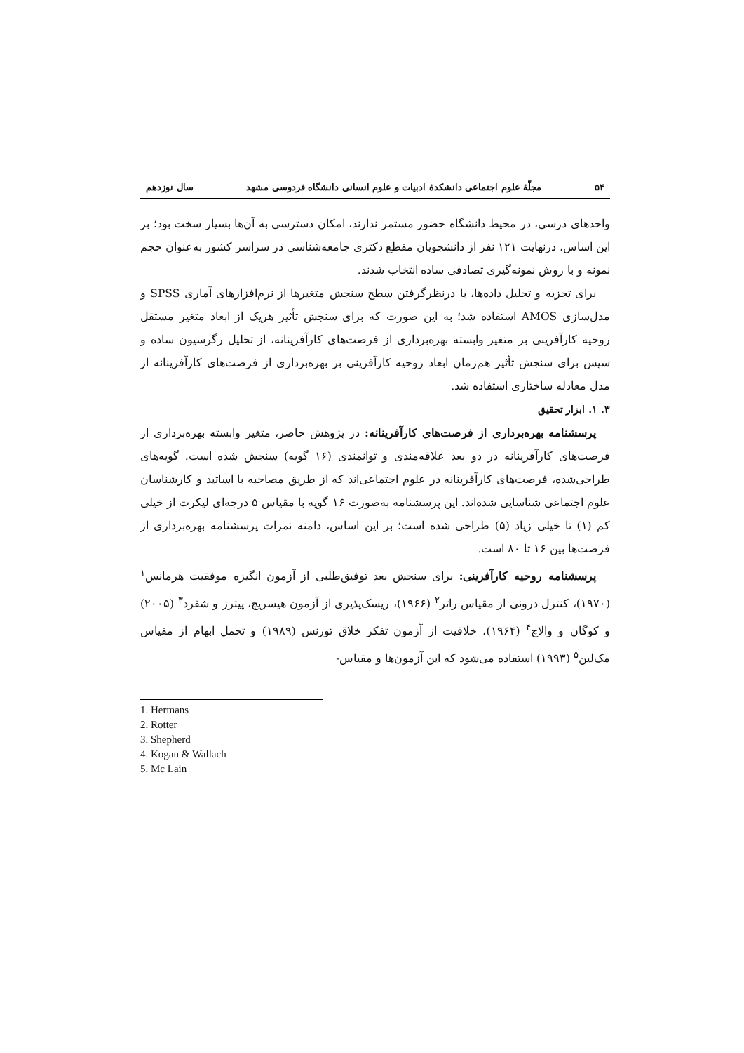۵۴ مجلّهٔ علوم اجتماعی دانشکدهٔ ادبیات و علوم انسانی دانشگاه فردوسی مشهد سال نوزدهم
واحدهای درسی، در محیط دانشگاه حضور مستمر ندارند، امکان دسترسی به آن‌ها بسیار سخت بود؛ بر این اساس، درنهایت ۱۲۱ نفر از دانشجویان مقطع دکتری جامعه‌شناسی در سراسر کشور به‌عنوان حجم نمونه و با روش نمونه‌گیری تصادفی ساده انتخاب شدند.
برای تجزیه و تحلیل داده‌ها، با درنظرگرفتن سطح سنجش متغیرها از نرم‌افزارهای آماری SPSS و مدل‌سازی AMOS استفاده شد؛ به این صورت که برای سنجش تأثیر هریک از ابعاد متغیر مستقل روحیه کارآفرینی بر متغیر وابسته بهره‌برداری از فرصت‌های کارآفرینانه، از تحلیل رگرسیون ساده و سپس برای سنجش تأثیر هم‌زمان ابعاد روحیه کارآفرینی بر بهره‌برداری از فرصت‌های کارآفرینانه از مدل معادله ساختاری استفاده شد.
۳. ۱. ابزار تحقیق
پرسشنامه بهره‌برداری از فرصت‌های کارآفرینانه: در پژوهش حاضر، متغیر وابسته بهره‌برداری از فرصت‌های کارآفرینانه در دو بعد علاقه‌مندی و توانمندی (۱۶ گویه) سنجش شده است. گویه‌های طراحی‌شده، فرصت‌های کارآفرینانه در علوم اجتماعی‌اند که از طریق مصاحبه با اساتید و کارشناسان علوم اجتماعی شناسایی شده‌اند. این پرسشنامه به‌صورت ۱۶ گویه با مقیاس ۵ درجه‌ای لیکرت از خیلی کم (۱) تا خیلی زیاد (۵) طراحی شده است؛ بر این اساس، دامنه نمرات پرسشنامه بهره‌برداری از فرصت‌ها بین ۱۶ تا ۸۰ است.
پرسشنامه روحیه کارآفرینی: برای سنجش بعد توفیق‌طلبی از آزمون انگیزه موفقیت هرمانس<sup>۱</sup> (۱۹۷۰)، کنترل درونی از مقیاس راتر<sup>۲</sup> (۱۹۶۶)، ریسک‌پذیری از آزمون هیسریچ، پیترز و شفرد<sup>۳</sup> (۲۰۰۵) و کوگان و والاچ<sup>۴</sup> (۱۹۶۴)، خلاقیت از آزمون تفکر خلاق تورنس (۱۹۸۹) و تحمل ابهام از مقیاس مک‌لین<sup>۵</sup> (۱۹۹۳) استفاده می‌شود که این آزمون‌ها و مقیاس-
1. Hermans
2. Rotter
3. Shepherd
4. Kogan & Wallach
5. Mc Lain